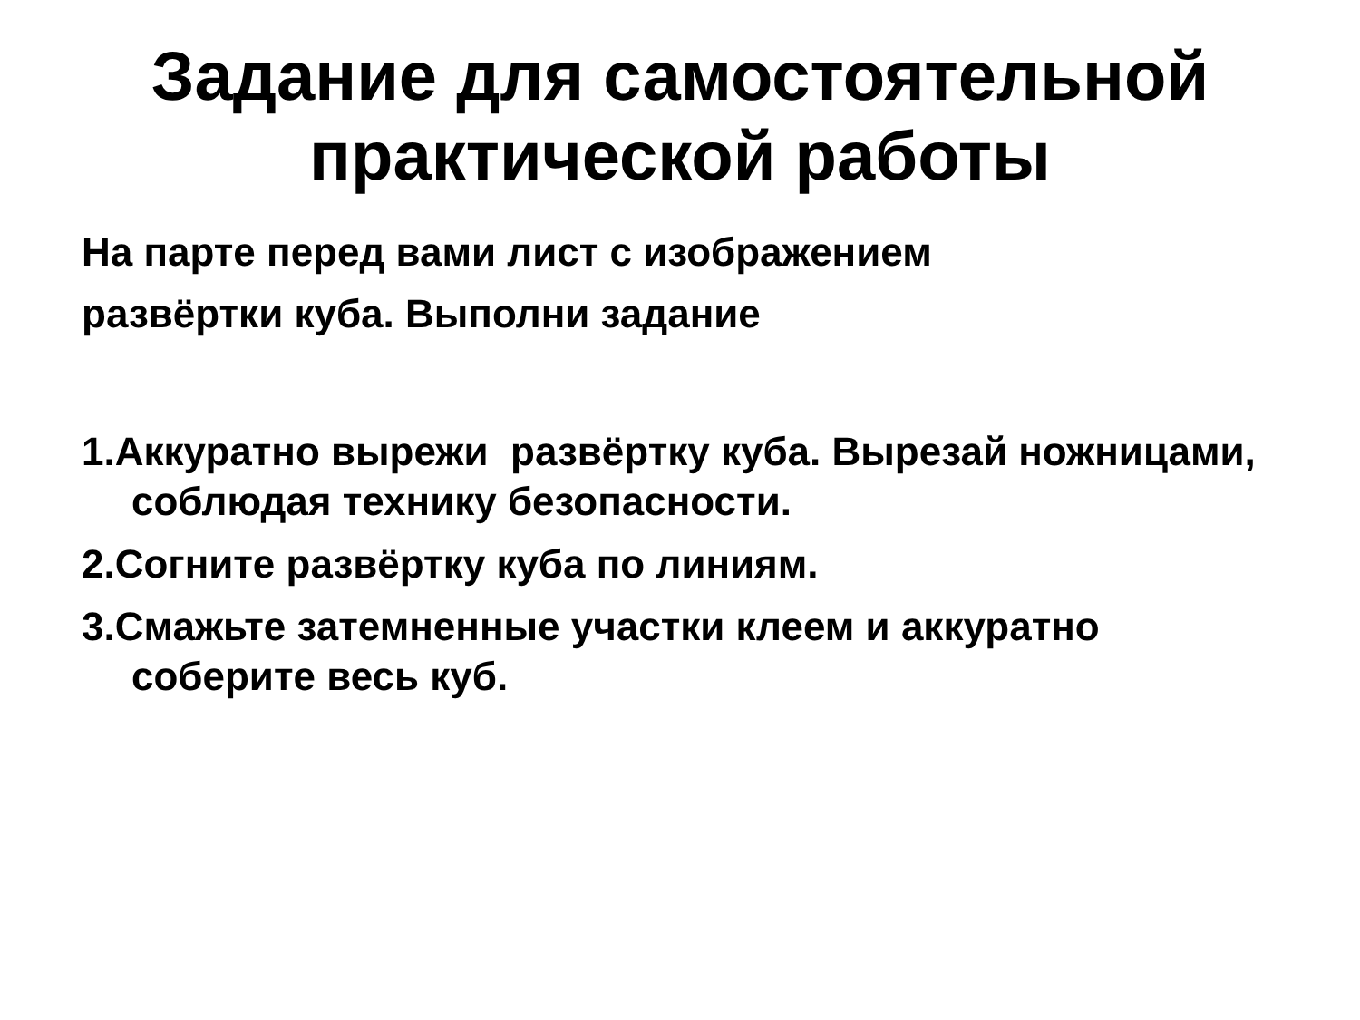Задание для самостоятельной практической работы
На парте перед вами лист с изображением
развёртки куба. Выполни задание
1.Аккуратно вырежи развёртку куба. Вырезай ножницами, соблюдая технику безопасности.
2.Согните развёртку куба по линиям.
3.Смажьте затемненные участки клеем и аккуратно соберите весь куб.